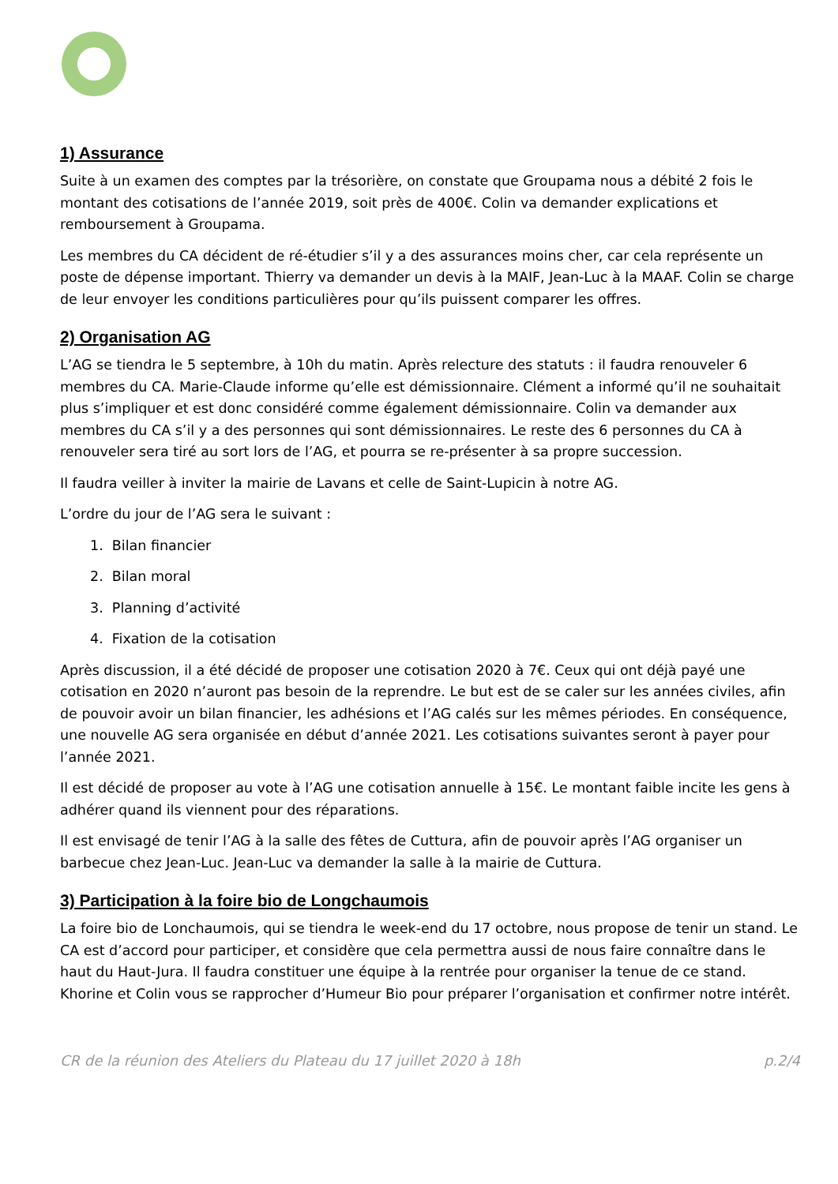1) Assurance
Suite à un examen des comptes par la trésorière, on constate que Groupama nous a débité 2 fois le montant des cotisations de l’année 2019, soit près de 400€. Colin va demander explications et remboursement à Groupama.
Les membres du CA décident de ré-étudier s’il y a des assurances moins cher, car cela représente un poste de dépense important. Thierry va demander un devis à la MAIF, Jean-Luc à la MAAF. Colin se charge de leur envoyer les conditions particulières pour qu’ils puissent comparer les offres.
2) Organisation AG
L’AG se tiendra le 5 septembre, à 10h du matin. Après relecture des statuts : il faudra renouveler 6 membres du CA. Marie-Claude informe qu’elle est démissionnaire. Clément a informé qu’il ne souhaitait plus s’impliquer et est donc considéré comme également démissionnaire. Colin va demander aux membres du CA s’il y a des personnes qui sont démissionnaires. Le reste des 6 personnes du CA à renouveler sera tiré au sort lors de l’AG, et pourra se re-présenter à sa propre succession.
Il faudra veiller à inviter la mairie de Lavans et celle de Saint-Lupicin à notre AG.
L’ordre du jour de l’AG sera le suivant :
1. Bilan financier
2. Bilan moral
3. Planning d’activité
4. Fixation de la cotisation
Après discussion, il a été décidé de proposer une cotisation 2020 à 7€. Ceux qui ont déjà payé une cotisation en 2020 n’auront pas besoin de la reprendre. Le but est de se caler sur les années civiles, afin de pouvoir avoir un bilan financier, les adhésions et l’AG calés sur les mêmes périodes. En conséquence, une nouvelle AG sera organisée en début d’année 2021. Les cotisations suivantes seront à payer pour l’année 2021.
Il est décidé de proposer au vote à l’AG une cotisation annuelle à 15€. Le montant faible incite les gens à adhérer quand ils viennent pour des réparations.
Il est envisagé de tenir l’AG à la salle des fêtes de Cuttura, afin de pouvoir après l’AG organiser un barbecue chez Jean-Luc. Jean-Luc va demander la salle à la mairie de Cuttura.
3) Participation à la foire bio de Longchaumois
La foire bio de Lonchaumois, qui se tiendra le week-end du 17 octobre, nous propose de tenir un stand. Le CA est d’accord pour participer, et considère que cela permettra aussi de nous faire connaître dans le haut du Haut-Jura. Il faudra constituer une équipe à la rentrée pour organiser la tenue de ce stand. Khorine et Colin vous se rapprocher d’Humeur Bio pour préparer l’organisation et confirmer notre intérêt.
CR de la réunion des Ateliers du Plateau du 17 juillet 2020 à 18h p.2/4